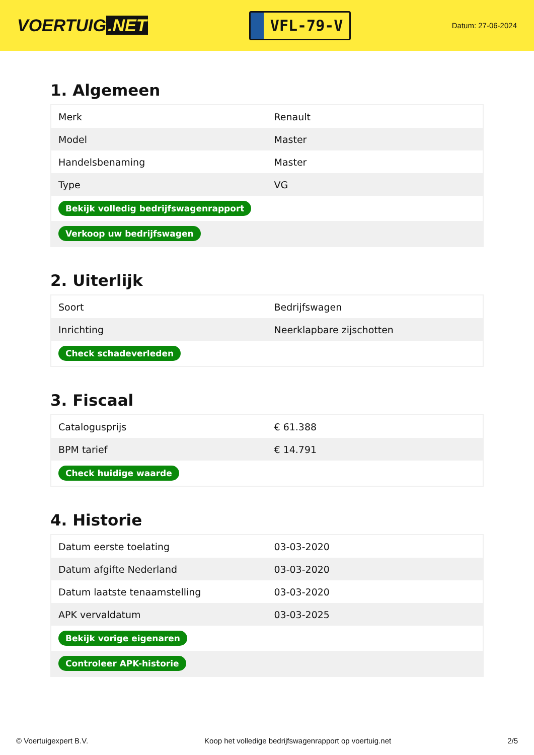VOERTUIG.NET
VFL-79-V
Datum: 27-06-2024
1. Algemeen
| Merk | Renault |
| Model | Master |
| Handelsbenaming | Master |
| Type | VG |
| Bekijk volledig bedrijfswagenrapport | |
| Verkoop uw bedrijfswagen | |
2. Uiterlijk
| Soort | Bedrijfswagen |
| Inrichting | Neerklapbare zijschotten |
| Check schadeverleden | |
3. Fiscaal
| Catalogusprijs | € 61.388 |
| BPM tarief | € 14.791 |
| Check huidige waarde | |
4. Historie
| Datum eerste toelating | 03-03-2020 |
| Datum afgifte Nederland | 03-03-2020 |
| Datum laatste tenaamstelling | 03-03-2020 |
| APK vervaldatum | 03-03-2025 |
| Bekijk vorige eigenaren | |
| Controleer APK-historie | |
© Voertuigexpert B.V. Koop het volledige bedrijfswagenrapport op voertuig.net 2/5